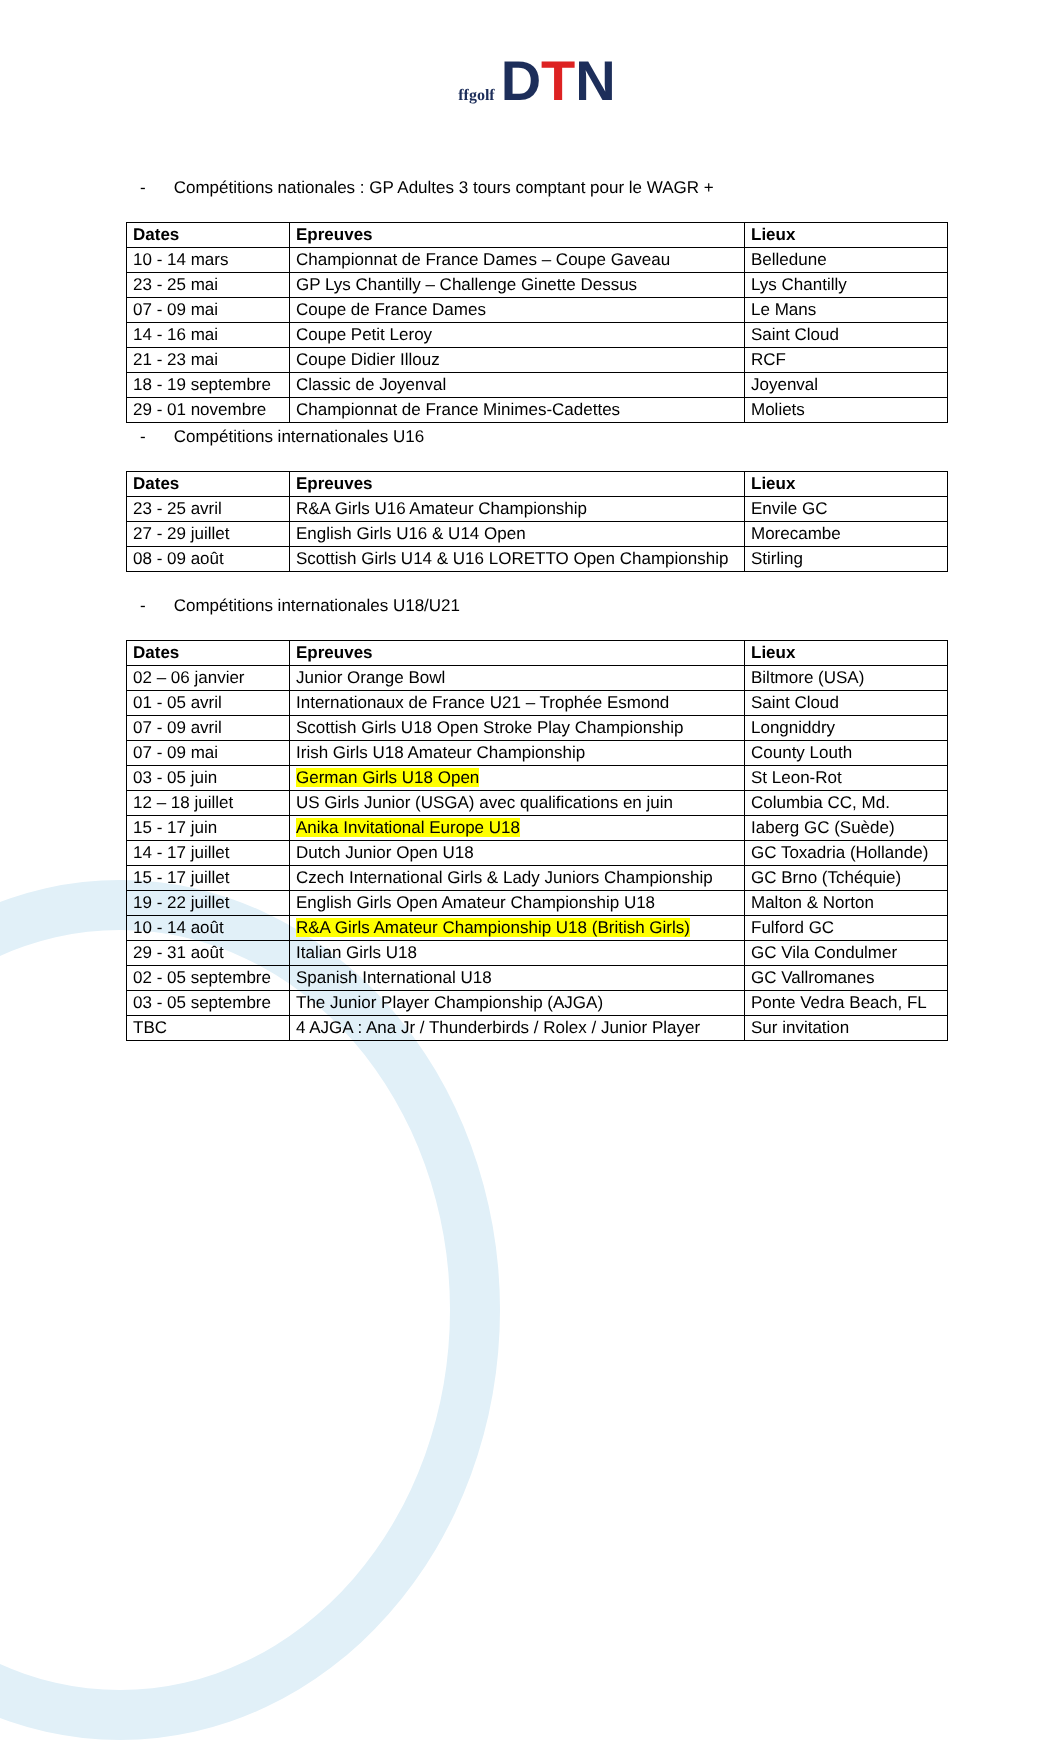ffgolf DTN
- Compétitions nationales : GP Adultes 3 tours comptant pour le WAGR +
| Dates | Epreuves | Lieux |
| --- | --- | --- |
| 10 - 14 mars | Championnat de France Dames – Coupe Gaveau | Belledune |
| 23 - 25 mai | GP Lys Chantilly – Challenge Ginette Dessus | Lys Chantilly |
| 07 - 09 mai | Coupe de France Dames | Le Mans |
| 14 - 16 mai | Coupe Petit Leroy | Saint Cloud |
| 21 - 23 mai | Coupe Didier Illouz | RCF |
| 18 - 19 septembre | Classic de Joyenval | Joyenval |
| 29 - 01 novembre | Championnat de France Minimes-Cadettes | Moliets |
- Compétitions internationales U16
| Dates | Epreuves | Lieux |
| --- | --- | --- |
| 23 - 25 avril | R&A Girls U16 Amateur Championship | Envile GC |
| 27 - 29 juillet | English Girls U16 & U14 Open | Morecambe |
| 08 - 09 août | Scottish Girls U14 & U16 LORETTO Open Championship | Stirling |
- Compétitions internationales U18/U21
| Dates | Epreuves | Lieux |
| --- | --- | --- |
| 02 – 06 janvier | Junior Orange Bowl | Biltmore (USA) |
| 01 - 05 avril | Internationaux de France U21 – Trophée Esmond | Saint Cloud |
| 07 - 09 avril | Scottish Girls U18 Open Stroke Play Championship | Longniddry |
| 07 - 09 mai | Irish Girls U18 Amateur Championship | County Louth |
| 03 - 05 juin | German Girls U18 Open | St Leon-Rot |
| 12 – 18 juillet | US Girls Junior (USGA) avec qualifications en juin | Columbia CC, Md. |
| 15 - 17 juin | Anika Invitational Europe U18 | Iaberg GC (Suède) |
| 14 - 17 juillet | Dutch Junior Open U18 | GC Toxadria (Hollande) |
| 15 - 17 juillet | Czech International Girls & Lady Juniors Championship | GC Brno (Tchéquie) |
| 19 - 22 juillet | English Girls Open Amateur Championship U18 | Malton & Norton |
| 10 - 14 août | R&A Girls Amateur Championship U18 (British Girls) | Fulford GC |
| 29 - 31 août | Italian Girls U18 | GC Vila Condulmer |
| 02 - 05 septembre | Spanish International U18 | GC Vallromanes |
| 03 - 05 septembre | The Junior Player Championship (AJGA) | Ponte Vedra Beach, FL |
| TBC | 4 AJGA : Ana Jr / Thunderbirds / Rolex / Junior Player | Sur invitation |